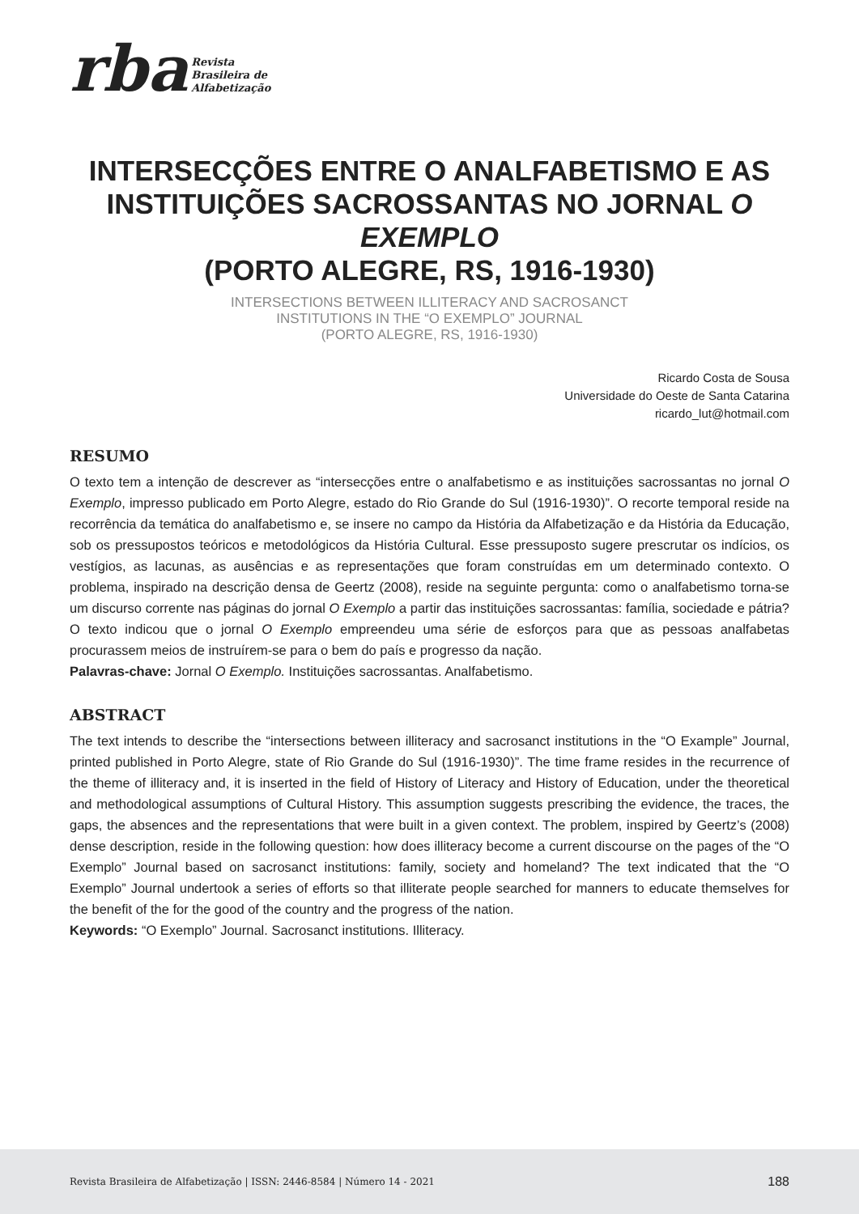rba Revista
Brasileira de
Alfabetização
INTERSECÇÕES ENTRE O ANALFABETISMO E AS INSTITUIÇÕES SACROSSANTAS NO JORNAL O EXEMPLO
(PORTO ALEGRE, RS, 1916-1930)
INTERSECTIONS BETWEEN ILLITERACY AND SACROSANCT
INSTITUTIONS IN THE “O EXEMPLO” JOURNAL
(PORTO ALEGRE, RS, 1916-1930)
Ricardo Costa de Sousa
Universidade do Oeste de Santa Catarina
ricardo_lut@hotmail.com
RESUMO
O texto tem a intenção de descrever as “intersecções entre o analfabetismo e as instituições sacrossantas no jornal O Exemplo, impresso publicado em Porto Alegre, estado do Rio Grande do Sul (1916-1930)”. O recorte temporal reside na recorrência da temática do analfabetismo e, se insere no campo da História da Alfabetização e da História da Educação, sob os pressupostos teóricos e metodológicos da História Cultural. Esse pressuposto sugere prescrutar os indícios, os vestígios, as lacunas, as ausências e as representações que foram construídas em um determinado contexto. O problema, inspirado na descrição densa de Geertz (2008), reside na seguinte pergunta: como o analfabetismo torna-se um discurso corrente nas páginas do jornal O Exemplo a partir das instituições sacrossantas: família, sociedade e pátria? O texto indicou que o jornal O Exemplo empreendeu uma série de esforços para que as pessoas analfabetas procurassem meios de instruírem-se para o bem do país e progresso da nação.
Palavras-chave: Jornal O Exemplo. Instituições sacrossantas. Analfabetismo.
ABSTRACT
The text intends to describe the “intersections between illiteracy and sacrosanct institutions in the “O Example” Journal, printed published in Porto Alegre, state of Rio Grande do Sul (1916-1930)”. The time frame resides in the recurrence of the theme of illiteracy and, it is inserted in the field of History of Literacy and History of Education, under the theoretical and methodological assumptions of Cultural History. This assumption suggests prescribing the evidence, the traces, the gaps, the absences and the representations that were built in a given context. The problem, inspired by Geertz’s (2008) dense description, reside in the following question: how does illiteracy become a current discourse on the pages of the “O Exemplo” Journal based on sacrosanct institutions: family, society and homeland? The text indicated that the “O Exemplo” Journal undertook a series of efforts so that illiterate people searched for manners to educate themselves for the benefit of the for the good of the country and the progress of the nation.
Keywords: “O Exemplo” Journal. Sacrosanct institutions. Illiteracy.
Revista Brasileira de Alfabetização | ISSN: 2446-8584 | Número 14 - 2021 188